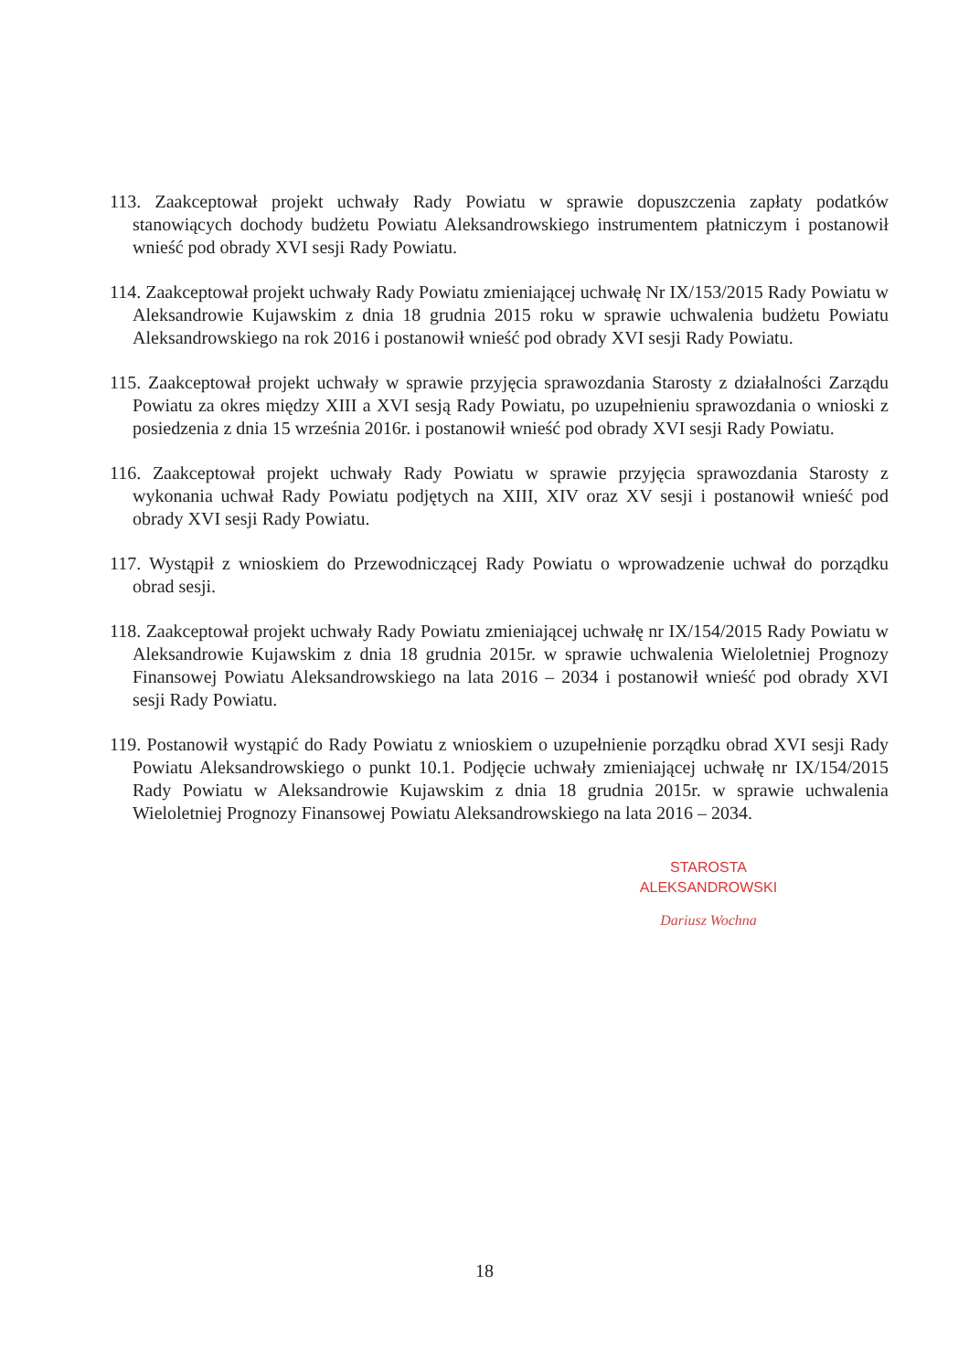113. Zaakceptował projekt uchwały Rady Powiatu w sprawie dopuszczenia zapłaty podatków stanowiących dochody budżetu Powiatu Aleksandrowskiego instrumentem płatniczym i postanowił wnieść pod obrady XVI sesji Rady Powiatu.
114. Zaakceptował projekt uchwały Rady Powiatu zmieniającej uchwałę Nr IX/153/2015 Rady Powiatu w Aleksandrowie Kujawskim z dnia 18 grudnia 2015 roku w sprawie uchwalenia budżetu Powiatu Aleksandrowskiego na rok 2016 i postanowił wnieść pod obrady XVI sesji Rady Powiatu.
115. Zaakceptował projekt uchwały w sprawie przyjęcia sprawozdania Starosty z działalności Zarządu Powiatu za okres między XIII a XVI sesją Rady Powiatu, po uzupełnieniu sprawozdania o wnioski z posiedzenia z dnia 15 września 2016r. i postanowił wnieść pod obrady XVI sesji Rady Powiatu.
116. Zaakceptował projekt uchwały Rady Powiatu w sprawie przyjęcia sprawozdania Starosty z wykonania uchwał Rady Powiatu podjętych na XIII, XIV oraz XV sesji i postanowił wnieść pod obrady XVI sesji Rady Powiatu.
117. Wystąpił z wnioskiem do Przewodniczącej Rady Powiatu o wprowadzenie uchwał do porządku obrad sesji.
118. Zaakceptował projekt uchwały Rady Powiatu zmieniającej uchwałę nr IX/154/2015 Rady Powiatu w Aleksandrowie Kujawskim z dnia 18 grudnia 2015r. w sprawie uchwalenia Wieloletniej Prognozy Finansowej Powiatu Aleksandrowskiego na lata 2016 – 2034 i postanowił wnieść pod obrady XVI sesji Rady Powiatu.
119. Postanowił wystąpić do Rady Powiatu z wnioskiem o uzupełnienie porządku obrad XVI sesji Rady Powiatu Aleksandrowskiego o punkt 10.1. Podjęcie uchwały zmieniającej uchwałę nr IX/154/2015 Rady Powiatu w Aleksandrowie Kujawskim z dnia 18 grudnia 2015r. w sprawie uchwalenia Wieloletniej Prognozy Finansowej Powiatu Aleksandrowskiego na lata 2016 – 2034.
STAROSTA
ALEKSANDROWSKI
Dariusz Wochna
18